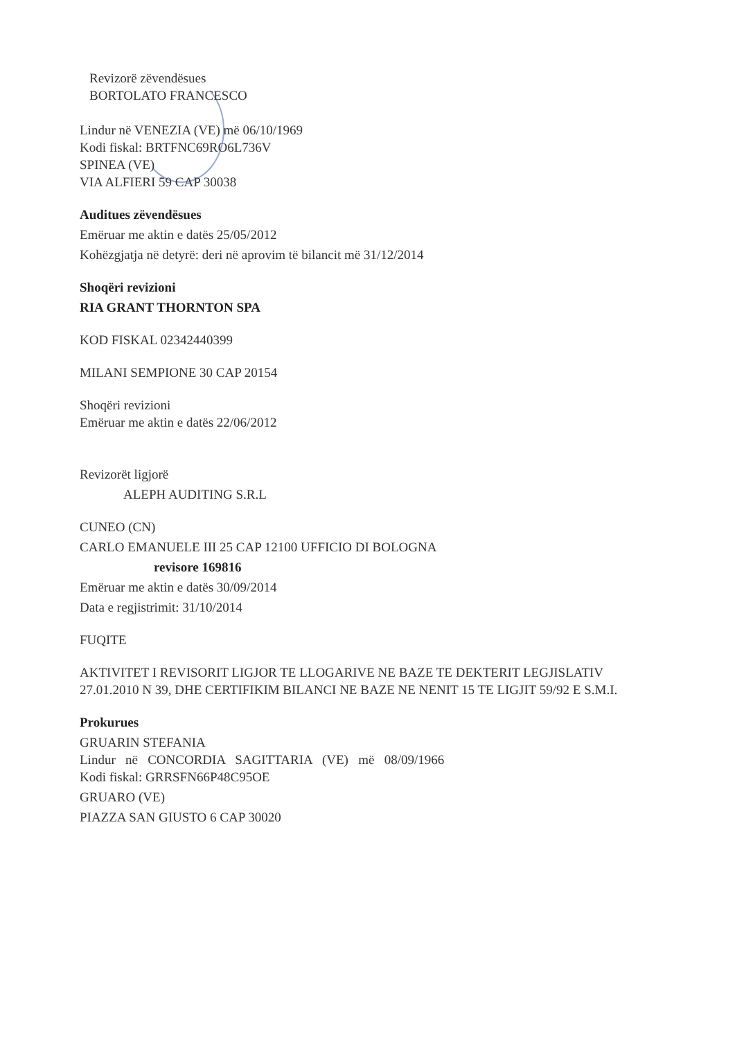Revizorë zëvendësues
BORTOLATO FRANCESCO
Lindur në VENEZIA (VE) më 06/10/1969
Kodi fiskal: BRTFNC69RO6L736V
SPINEA (VE)
VIA ALFIERI 59 CAP 30038
Auditues zëvendësues
Emëruar me aktin e datës 25/05/2012
Kohëzgjatja në detyrë: deri në aprovim të bilancit më 31/12/2014
Shoqëri revizioni
RIA GRANT THORNTON SPA
KOD FISKAL 02342440399
MILANI SEMPIONE 30 CAP 20154
Shoqëri revizioni
Emëruar me aktin e datës 22/06/2012
Revizorët ligjorë
ALEPH AUDITING S.R.L
CUNEO (CN)
CARLO EMANUELE III 25 CAP 12100 UFFICIO DI BOLOGNA
revisore 169816
Emëruar me aktin e datës 30/09/2014
Data e regjistrimit: 31/10/2014
FUQITE
AKTIVITET I REVISORIT LIGJOR TE LLOGARIVE NE BAZE TE DEKTERIT LEGJISLATIV 27.01.2010 N 39, DHE CERTIFIKIM BILANCI NE BAZE NE NENIT 15 TE LIGJIT 59/92 E S.M.I.
Prokurues
GRUARIN STEFANIA
Lindur në CONCORDIA SAGITTARIA (VE) më 08/09/1966
Kodi fiskal: GRRSFN66P48C95OE
GRUARO (VE)
PIAZZA SAN GIUSTO 6 CAP 30020